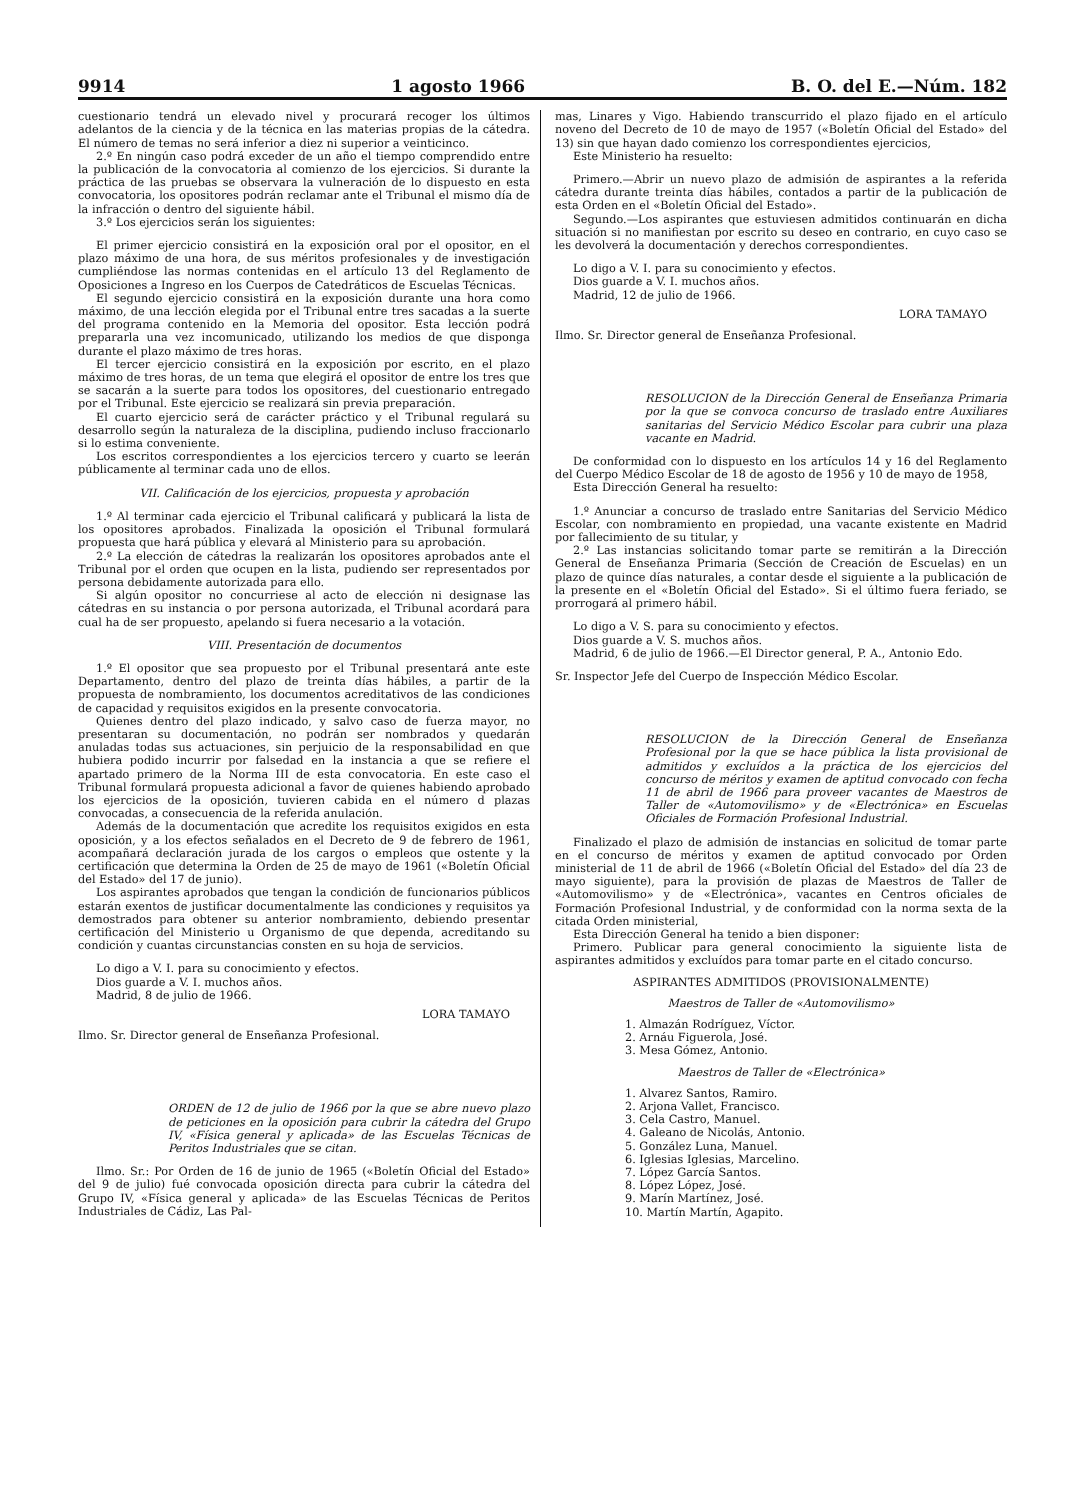9914 1 agosto 1966 B. O. del E.—Núm. 182
cuestionario tendrá un elevado nivel y procurará recoger los últimos adelantos de la ciencia y de la técnica en las materias propias de la cátedra. El número de temas no será inferior a diez ni superior a veinticinco.
2.º En ningún caso podrá exceder de un año el tiempo comprendido entre la publicación de la convocatoria al comienzo de los ejercicios. Si durante la práctica de las pruebas se observara la vulneración de lo dispuesto en esta convocatoria, los opositores podrán reclamar ante el Tribunal el mismo día de la infracción o dentro del siguiente hábil.
3.º Los ejercicios serán los siguientes:
El primer ejercicio consistirá en la exposición oral por el opositor, en el plazo máximo de una hora, de sus méritos profesionales y de investigación cumpliéndose las normas contenidas en el artículo 13 del Reglamento de Oposiciones a Ingreso en los Cuerpos de Catedráticos de Escuelas Técnicas.
El segundo ejercicio consistirá en la exposición durante una hora como máximo, de una lección elegida por el Tribunal entre tres sacadas a la suerte del programa contenido en la Memoria del opositor. Esta lección podrá prepararla una vez incomunicado, utilizando los medios de que disponga durante el plazo máximo de tres horas.
El tercer ejercicio consistirá en la exposición por escrito, en el plazo máximo de tres horas, de un tema que elegirá el opositor de entre los tres que se sacarán a la suerte para todos los opositores, del cuestionario entregado por el Tribunal. Este ejercicio se realizará sin previa preparación.
El cuarto ejercicio será de carácter práctico y el Tribunal regulará su desarrollo según la naturaleza de la disciplina, pudiendo incluso fraccionarlo si lo estima conveniente.
Los escritos correspondientes a los ejercicios tercero y cuarto se leerán públicamente al terminar cada uno de ellos.
VII. Calificación de los ejercicios, propuesta y aprobación
1.º Al terminar cada ejercicio el Tribunal calificará y publicará la lista de los opositores aprobados. Finalizada la oposición el Tribunal formulará propuesta que hará pública y elevará al Ministerio para su aprobación.
2.º La elección de cátedras la realizarán los opositores aprobados ante el Tribunal por el orden que ocupen en la lista, pudiendo ser representados por persona debidamente autorizada para ello.
Si algún opositor no concurriese al acto de elección ni designase las cátedras en su instancia o por persona autorizada, el Tribunal acordará para cual ha de ser propuesto, apelando si fuera necesario a la votación.
VIII. Presentación de documentos
1.º El opositor que sea propuesto por el Tribunal presentará ante este Departamento, dentro del plazo de treinta días hábiles, a partir de la propuesta de nombramiento, los documentos acreditativos de las condiciones de capacidad y requisitos exigidos en la presente convocatoria.
Quienes dentro del plazo indicado, y salvo caso de fuerza mayor, no presentaran su documentación, no podrán ser nombrados y quedarán anuladas todas sus actuaciones, sin perjuicio de la responsabilidad en que hubiera podido incurrir por falsedad en la instancia a que se refiere el apartado primero de la Norma III de esta convocatoria. En este caso el Tribunal formulará propuesta adicional a favor de quienes habiendo aprobado los ejercicios de la oposición, tuvieren cabida en el número d plazas convocadas, a consecuencia de la referida anulación.
Además de la documentación que acredite los requisitos exigidos en esta oposición, y a los efectos señalados en el Decreto de 9 de febrero de 1961, acompañará declaración jurada de los cargos o empleos que ostente y la certificación que determina la Orden de 25 de mayo de 1961 («Boletín Oficial del Estado» del 17 de junio).
Los aspirantes aprobados que tengan la condición de funcionarios públicos estarán exentos de justificar documentalmente las condiciones y requisitos ya demostrados para obtener su anterior nombramiento, debiendo presentar certificación del Ministerio u Organismo de que dependa, acreditando su condición y cuantas circunstancias consten en su hoja de servicios.
Lo digo a V. I. para su conocimiento y efectos.
Dios guarde a V. I. muchos años.
Madrid, 8 de julio de 1966.
LORA TAMAYO
Ilmo. Sr. Director general de Enseñanza Profesional.
ORDEN de 12 de julio de 1966 por la que se abre nuevo plazo de peticiones en la oposición para cubrir la cátedra del Grupo IV, «Física general y aplicada» de las Escuelas Técnicas de Peritos Industriales que se citan.
Ilmo. Sr.: Por Orden de 16 de junio de 1965 («Boletín Oficial del Estado» del 9 de julio) fué convocada oposición directa para cubrir la cátedra del Grupo IV, «Física general y aplicada» de las Escuelas Técnicas de Peritos Industriales de Cádiz, Las Pal-
mas, Linares y Vigo. Habiendo transcurrido el plazo fijado en el artículo noveno del Decreto de 10 de mayo de 1957 («Boletín Oficial del Estado» del 13) sin que hayan dado comienzo los correspondientes ejercicios,
Este Ministerio ha resuelto:
Primero.—Abrir un nuevo plazo de admisión de aspirantes a la referida cátedra durante treinta días hábiles, contados a partir de la publicación de esta Orden en el «Boletín Oficial del Estado».
Segundo.—Los aspirantes que estuviesen admitidos continuarán en dicha situación si no manifiestan por escrito su deseo en contrario, en cuyo caso se les devolverá la documentación y derechos correspondientes.
Lo digo a V. I. para su conocimiento y efectos.
Dios guarde a V. I. muchos años.
Madrid, 12 de julio de 1966.
LORA TAMAYO
Ilmo. Sr. Director general de Enseñanza Profesional.
RESOLUCION de la Dirección General de Enseñanza Primaria por la que se convoca concurso de traslado entre Auxiliares sanitarias del Servicio Médico Escolar para cubrir una plaza vacante en Madrid.
De conformidad con lo dispuesto en los artículos 14 y 16 del Reglamento del Cuerpo Médico Escolar de 18 de agosto de 1956 y 10 de mayo de 1958,
Esta Dirección General ha resuelto:
1.º Anunciar a concurso de traslado entre Sanitarias del Servicio Médico Escolar, con nombramiento en propiedad, una vacante existente en Madrid por fallecimiento de su titular, y
2.º Las instancias solicitando tomar parte se remitirán a la Dirección General de Enseñanza Primaria (Sección de Creación de Escuelas) en un plazo de quince días naturales, a contar desde el siguiente a la publicación de la presente en el «Boletín Oficial del Estado». Si el último fuera feriado, se prorrogará al primero hábil.
Lo digo a V. S. para su conocimiento y efectos.
Dios guarde a V. S. muchos años.
Madrid, 6 de julio de 1966.—El Director general, P. A., Antonio Edo.
Sr. Inspector Jefe del Cuerpo de Inspección Médico Escolar.
RESOLUCION de la Dirección General de Enseñanza Profesional por la que se hace pública la lista provisional de admitidos y excluídos a la práctica de los ejercicios del concurso de méritos y examen de aptitud convocado con fecha 11 de abril de 1966 para proveer vacantes de Maestros de Taller de «Automovilismo» y de «Electrónica» en Escuelas Oficiales de Formación Profesional Industrial.
Finalizado el plazo de admisión de instancias en solicitud de tomar parte en el concurso de méritos y examen de aptitud convocado por Orden ministerial de 11 de abril de 1966 («Boletín Oficial del Estado» del día 23 de mayo siguiente), para la provisión de plazas de Maestros de Taller de «Automovilismo» y de «Electrónica», vacantes en Centros oficiales de Formación Profesional Industrial, y de conformidad con la norma sexta de la citada Orden ministerial,
Esta Dirección General ha tenido a bien disponer:
Primero. Publicar para general conocimiento la siguiente lista de aspirantes admitidos y excluídos para tomar parte en el citado concurso.
ASPIRANTES ADMITIDOS (PROVISIONALMENTE)
Maestros de Taller de «Automovilismo»
1. Almazán Rodríguez, Víctor.
2. Arnáu Figuerola, José.
3. Mesa Gómez, Antonio.
Maestros de Taller de «Electrónica»
1. Alvarez Santos, Ramiro.
2. Arjona Vallet, Francisco.
3. Cela Castro, Manuel.
4. Galeano de Nicolás, Antonio.
5. González Luna, Manuel.
6. Iglesias Iglesias, Marcelino.
7. López García Santos.
8. López López, José.
9. Marín Martínez, José.
10. Martín Martín, Agapito.